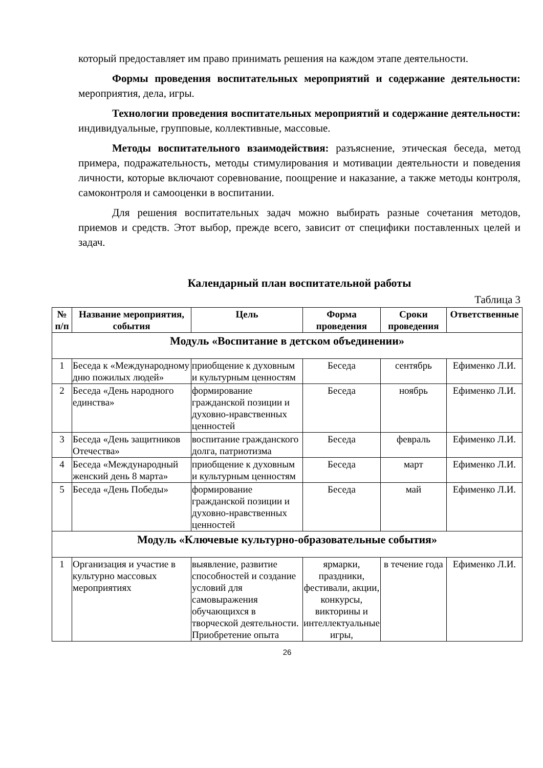который предоставляет им право принимать решения на каждом этапе деятельности.
Формы проведения воспитательных мероприятий и содержание деятельности: мероприятия, дела, игры.
Технологии проведения воспитательных мероприятий и содержание деятельности: индивидуальные, групповые, коллективные, массовые.
Методы воспитательного взаимодействия: разъяснение, этическая беседа, метод примера, подражательность, методы стимулирования и мотивации деятельности и поведения личности, которые включают соревнование, поощрение и наказание, а также методы контроля, самоконтроля и самооценки в воспитании.
Для решения воспитательных задач можно выбирать разные сочетания методов, приемов и средств. Этот выбор, прежде всего, зависит от специфики поставленных целей и задач.
Календарный план воспитательной работы
Таблица 3
| № п/п | Название мероприятия, события | Цель | Форма проведения | Сроки проведения | Ответственные |
| --- | --- | --- | --- | --- | --- |
| Модуль «Воспитание в детском объединении» | | | | | |
| 1 | Беседа к «Международному дню пожилых людей» | приобщение к духовным и культурным ценностям | Беседа | сентябрь | Ефименко Л.И. |
| 2 | Беседа «День народного единства» | формирование гражданской позиции и духовно-нравственных ценностей | Беседа | ноябрь | Ефименко Л.И. |
| 3 | Беседа «День защитников Отечества» | воспитание гражданского долга, патриотизма | Беседа | февраль | Ефименко Л.И. |
| 4 | Беседа «Международный женский день 8 марта» | приобщение к духовным и культурным ценностям | Беседа | март | Ефименко Л.И. |
| 5 | Беседа «День Победы» | формирование гражданской позиции и духовно-нравственных ценностей | Беседа | май | Ефименко Л.И. |
| Модуль «Ключевые культурно-образовательные события» | | | | | |
| 1 | Организация и участие в культурно массовых мероприятиях | выявление, развитие способностей и создание условий для самовыражения обучающихся в творческой деятельности. Приобретение опыта | ярмарки, праздники, фестивали, акции, конкурсы, викторины и интеллектуальные игры, | в течение года | Ефименко Л.И. |
26